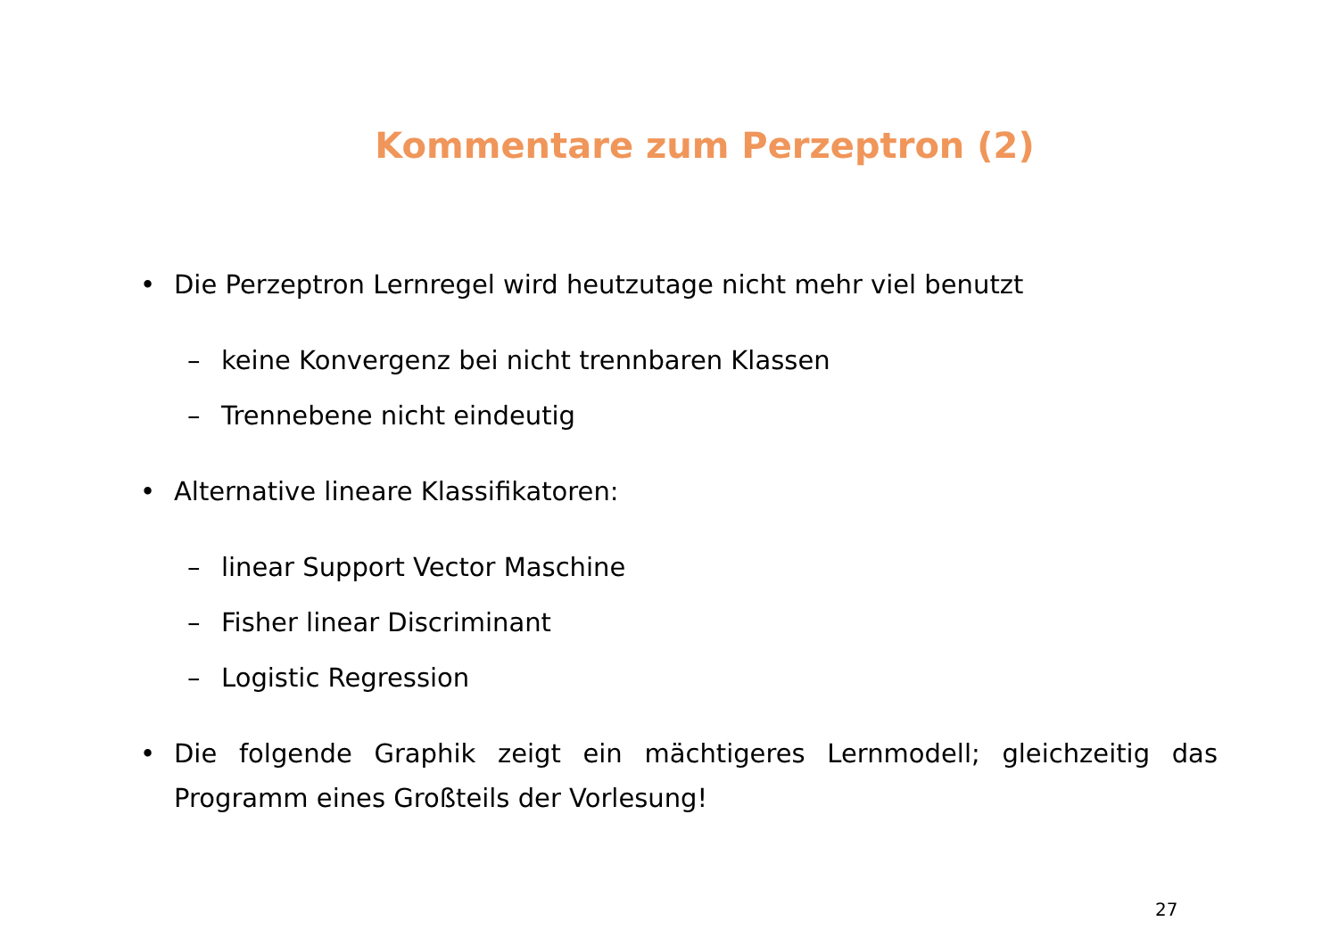Kommentare zum Perzeptron (2)
• Die Perzeptron Lernregel wird heutzutage nicht mehr viel benutzt
– keine Konvergenz bei nicht trennbaren Klassen
– Trennebene nicht eindeutig
• Alternative lineare Klassifikatoren:
– linear Support Vector Maschine
– Fisher linear Discriminant
– Logistic Regression
• Die folgende Graphik zeigt ein mächtigeres Lernmodell; gleichzeitig das Programm eines Großteils der Vorlesung!
27